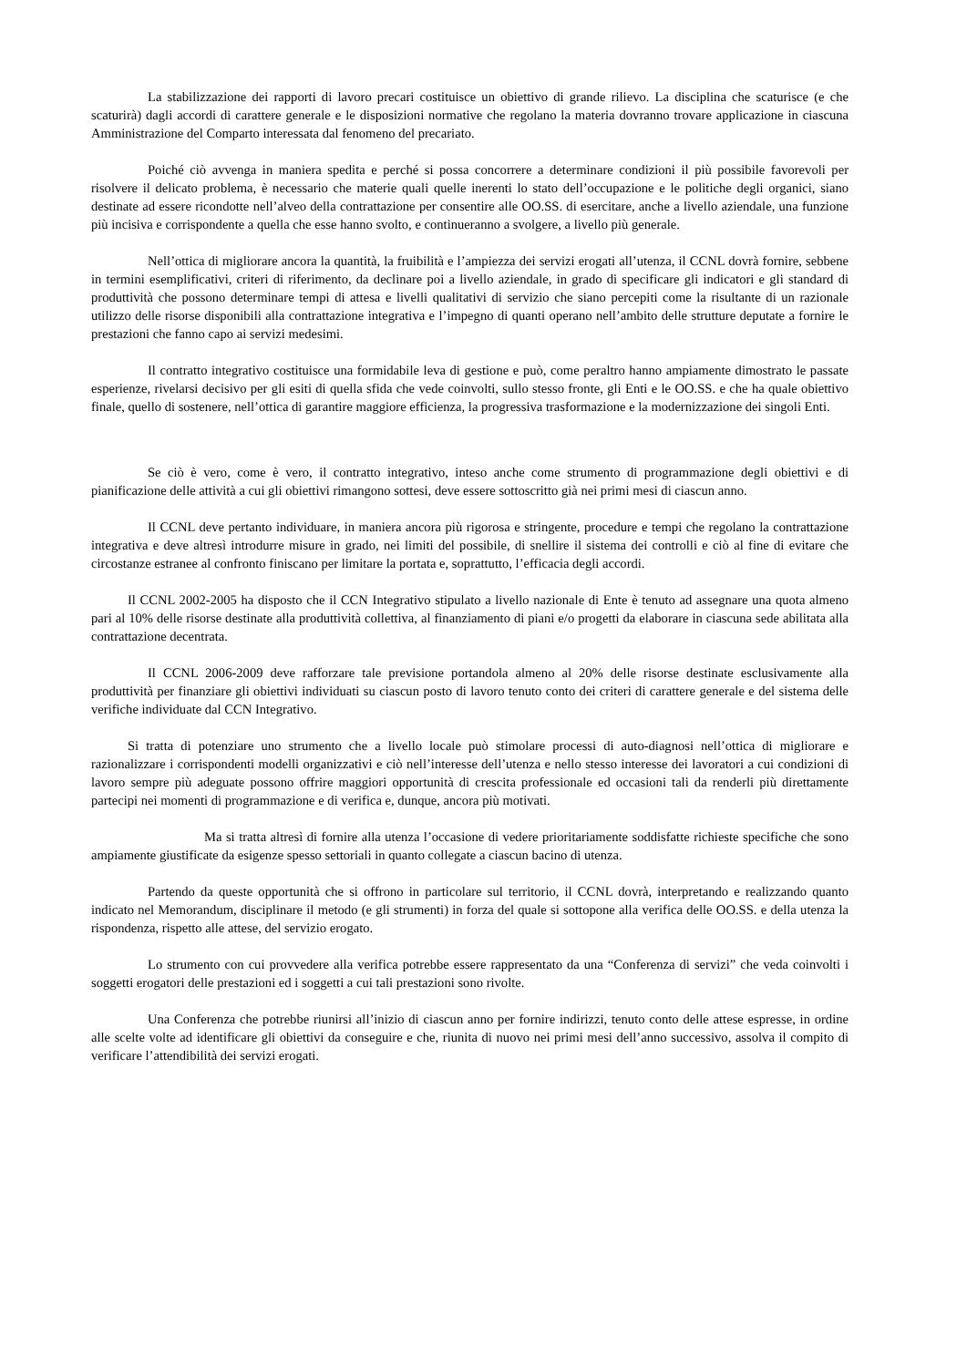La stabilizzazione dei rapporti di lavoro precari costituisce un obiettivo di grande rilievo. La disciplina che scaturisce (e che scaturirà) dagli accordi di carattere generale e le disposizioni normative che regolano la materia dovranno trovare applicazione in ciascuna Amministrazione del Comparto interessata dal fenomeno del precariato.
Poiché ciò avvenga in maniera spedita e perché si possa concorrere a determinare condizioni il più possibile favorevoli per risolvere il delicato problema, è necessario che materie quali quelle inerenti lo stato dell’occupazione e le politiche degli organici, siano destinate ad essere ricondotte nell’alveo della contrattazione per consentire alle OO.SS. di esercitare, anche a livello aziendale, una funzione più incisiva e corrispondente a quella che esse hanno svolto, e continueranno a svolgere, a livello più generale.
Nell’ottica di migliorare ancora la quantità, la fruibilità e l’ampiezza dei servizi erogati all’utenza, il CCNL dovrà fornire, sebbene in termini esemplificativi, criteri di riferimento, da declinare poi a livello aziendale, in grado di specificare gli indicatori e gli standard di produttività che possono determinare tempi di attesa e livelli qualitativi di servizio che siano percepiti come la risultante di un razionale utilizzo delle risorse disponibili alla contrattazione integrativa e l’impegno di quanti operano nell’ambito delle strutture deputate a fornire le prestazioni che fanno capo ai servizi medesimi.
Il contratto integrativo costituisce una formidabile leva di gestione e può, come peraltro hanno ampiamente dimostrato le passate esperienze, rivelarsi decisivo per gli esiti di quella sfida che vede coinvolti, sullo stesso fronte, gli Enti e le OO.SS. e che ha quale obiettivo finale, quello di sostenere, nell’ottica di garantire maggiore efficienza, la progressiva trasformazione e la modernizzazione dei singoli Enti.
Se ciò è vero, come è vero, il contratto integrativo, inteso anche come strumento di programmazione degli obiettivi e di pianificazione delle attività a cui gli obiettivi rimangono sottesi, deve essere sottoscritto già nei primi mesi di ciascun anno.
Il CCNL deve pertanto individuare, in maniera ancora più rigorosa e stringente, procedure e tempi che regolano la contrattazione integrativa e deve altresì introdurre misure in grado, nei limiti del possibile, di snellire il sistema dei controlli e ciò al fine di evitare che circostanze estranee al confronto finiscano per limitare la portata e, soprattutto, l’efficacia degli accordi.
Il CCNL 2002-2005 ha disposto che il CCN Integrativo stipulato a livello nazionale di Ente è tenuto ad assegnare una quota almeno pari al 10% delle risorse destinate alla produttività collettiva, al finanziamento di piani e/o progetti da elaborare in ciascuna sede abilitata alla contrattazione decentrata.
Il CCNL 2006-2009 deve rafforzare tale previsione portandola almeno al 20% delle risorse destinate esclusivamente alla produttività per finanziare gli obiettivi individuati su ciascun posto di lavoro tenuto conto dei criteri di carattere generale e del sistema delle verifiche individuate dal CCN Integrativo.
Si tratta di potenziare uno strumento che a livello locale può stimolare processi di auto-diagnosi nell’ottica di migliorare e razionalizzare i corrispondenti modelli organizzativi e ciò nell’interesse dell’utenza e nello stesso interesse dei lavoratori a cui condizioni di lavoro sempre più adeguate possono offrire maggiori opportunità di crescita professionale ed occasioni tali da renderli più direttamente partecipi nei momenti di programmazione e di verifica e, dunque, ancora più motivati.
Ma si tratta altresì di fornire alla utenza l’occasione di vedere prioritariamente soddisfatte richieste specifiche che sono ampiamente giustificate da esigenze spesso settoriali in quanto collegate a ciascun bacino di utenza.
Partendo da queste opportunità che si offrono in particolare sul territorio, il CCNL dovrà, interpretando e realizzando quanto indicato nel Memorandum, disciplinare il metodo (e gli strumenti) in forza del quale si sottopone alla verifica delle OO.SS. e della utenza la rispondenza, rispetto alle attese, del servizio erogato.
Lo strumento con cui provvedere alla verifica potrebbe essere rappresentato da una “Conferenza di servizi” che veda coinvolti i soggetti erogatori delle prestazioni ed i soggetti a cui tali prestazioni sono rivolte.
Una Conferenza che potrebbe riunirsi all’inizio di ciascun anno per fornire indirizzi, tenuto conto delle attese espresse, in ordine alle scelte volte ad identificare gli obiettivi da conseguire e che, riunita di nuovo nei primi mesi dell’anno successivo, assolva il compito di verificare l’attendibilità dei servizi erogati.